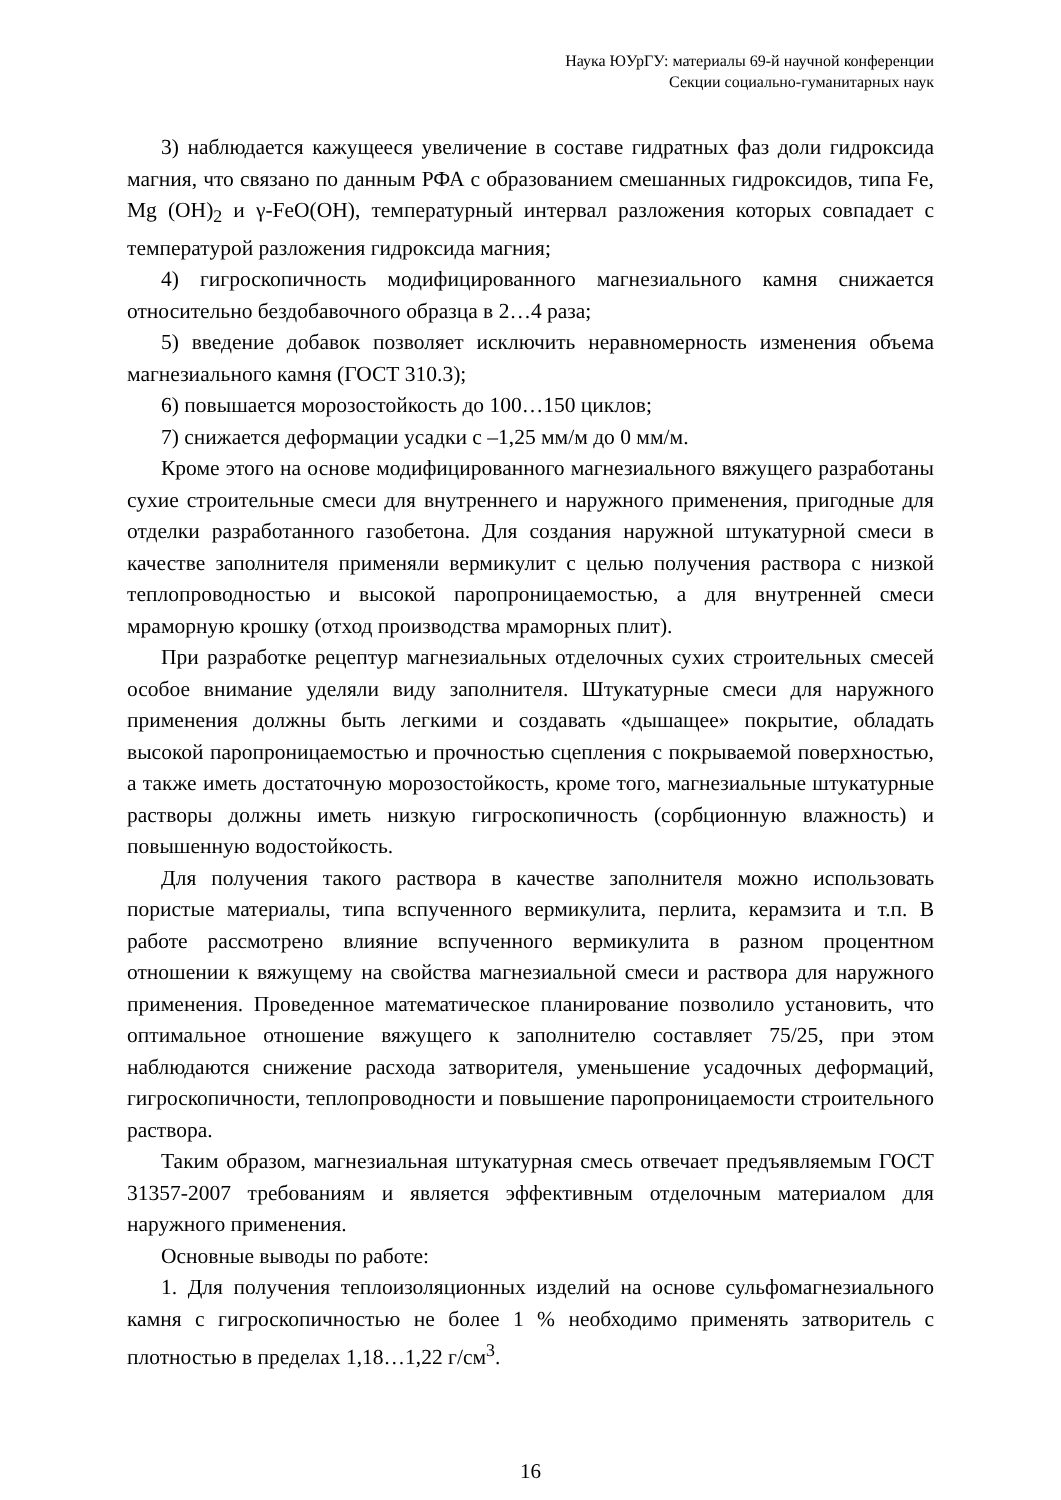Наука ЮУрГУ: материалы 69-й научной конференции
Секции социально-гуманитарных наук
3) наблюдается кажущееся увеличение в составе гидратных фаз доли гидроксида магния, что связано по данным РФА с образованием смешанных гидроксидов, типа Fe, Mg (OH)<sub>2</sub> и γ-FeO(OH), температурный интервал разложения которых совпадает с температурой разложения гидроксида магния;
4) гигроскопичность модифицированного магнезиального камня снижается относительно бездобавочного образца в 2…4 раза;
5) введение добавок позволяет исключить неравномерность изменения объема магнезиального камня (ГОСТ 310.3);
6) повышается морозостойкость до 100…150 циклов;
7) снижается деформации усадки с –1,25 мм/м до 0 мм/м.
Кроме этого на основе модифицированного магнезиального вяжущего разработаны сухие строительные смеси для внутреннего и наружного применения, пригодные для отделки разработанного газобетона. Для создания наружной штукатурной смеси в качестве заполнителя применяли вермикулит с целью получения раствора с низкой теплопроводностью и высокой паропроницаемостью, а для внутренней смеси мраморную крошку (отход производства мраморных плит).
При разработке рецептур магнезиальных отделочных сухих строительных смесей особое внимание уделяли виду заполнителя. Штукатурные смеси для наружного применения должны быть легкими и создавать «дышащее» покрытие, обладать высокой паропроницаемостью и прочностью сцепления с покрываемой поверхностью, а также иметь достаточную морозостойкость, кроме того, магнезиальные штукатурные растворы должны иметь низкую гигроскопичность (сорбционную влажность) и повышенную водостойкость.
Для получения такого раствора в качестве заполнителя можно использовать пористые материалы, типа вспученного вермикулита, перлита, керамзита и т.п. В работе рассмотрено влияние вспученного вермикулита в разном процентном отношении к вяжущему на свойства магнезиальной смеси и раствора для наружного применения. Проведенное математическое планирование позволило установить, что оптимальное отношение вяжущего к заполнителю составляет 75/25, при этом наблюдаются снижение расхода затворителя, уменьшение усадочных деформаций, гигроскопичности, теплопроводности и повышение паропроницаемости строительного раствора.
Таким образом, магнезиальная штукатурная смесь отвечает предъявляемым ГОСТ 31357-2007 требованиям и является эффективным отделочным материалом для наружного применения.
Основные выводы по работе:
1. Для получения теплоизоляционных изделий на основе сульфомагнезиального камня с гигроскопичностью не более 1 % необходимо применять затворитель с плотностью в пределах 1,18…1,22 г/см<sup>3</sup>.
16